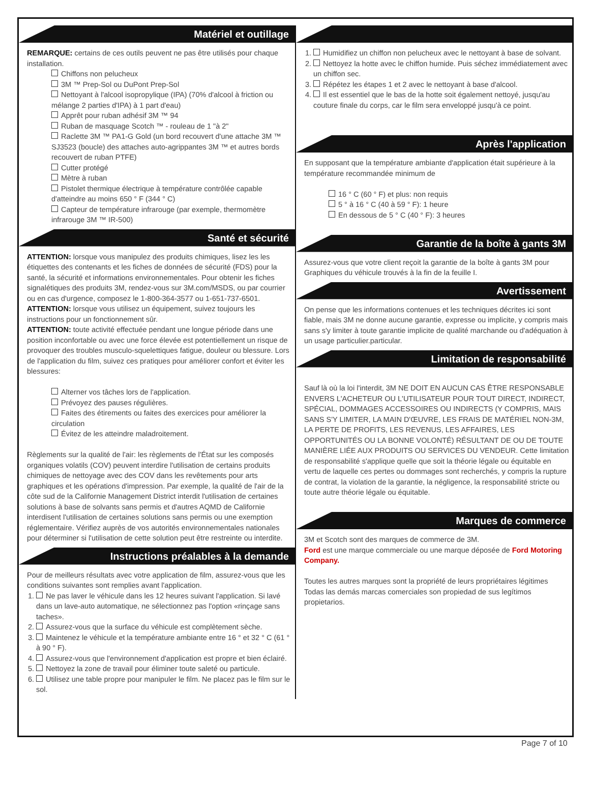Matériel et outillage
REMARQUE: certains de ces outils peuvent ne pas être utilisés pour chaque installation.
Chiffons non pelucheux
3M ™ Prep-Sol ou DuPont Prep-Sol
Nettoyant à l'alcool isopropylique (IPA) (70% d'alcool à friction ou mélange 2 parties d'IPA) à 1 part d'eau)
Apprêt pour ruban adhésif 3M ™ 94
Ruban de masquage Scotch ™ - rouleau de 1 "à 2"
Raclette 3M ™ PA1-G Gold (un bord recouvert d'une attache 3M ™ SJ3523 (boucle) des attaches auto-agrippantes 3M ™ et autres bords recouvert de ruban PTFE)
Cutter protégé
Mètre à ruban
Pistolet thermique électrique à température contrôlée capable d'atteindre au moins 650 ° F (344 ° C)
Capteur de température infrarouge (par exemple, thermomètre infrarouge 3M ™ IR-500)
Santé et sécurité
ATTENTION: lorsque vous manipulez des produits chimiques, lisez les les étiquettes des contenants et les fiches de données de sécurité (FDS) pour la santé, la sécurité et informations environnementales. Pour obtenir les fiches signalétiques des produits 3M, rendez-vous sur 3M.com/MSDS, ou par courrier ou en cas d'urgence, composez le 1-800-364-3577 ou 1-651-737-6501.
ATTENTION: lorsque vous utilisez un équipement, suivez toujours les instructions pour un fonctionnement sûr.
ATTENTION: toute activité effectuée pendant une longue période dans une position inconfortable ou avec une force élevée est potentiellement un risque de provoquer des troubles musculo-squelettiques fatigue, douleur ou blessure. Lors de l'application du film, suivez ces pratiques pour améliorer confort et éviter les blessures:
Alterner vos tâches lors de l'application.
Prévoyez des pauses régulières.
Faites des étirements ou faites des exercices pour améliorer la circulation
Évitez de les atteindre maladroitement.
Règlements sur la qualité de l'air: les règlements de l'État sur les composés organiques volatils (COV) peuvent interdire l'utilisation de certains produits chimiques de nettoyage avec des COV dans les revêtements pour arts graphiques et les opérations d'impression. Par exemple, la qualité de l'air de la côte sud de la Californie Management District interdit l'utilisation de certaines solutions à base de solvants sans permis et d'autres AQMD de Californie interdisent l'utilisation de certaines solutions sans permis ou une exemption réglementaire. Vérifiez auprès de vos autorités environnementales nationales pour déterminer si l'utilisation de cette solution peut être restreinte ou interdite.
Instructions préalables à la demande
Pour de meilleurs résultats avec votre application de film, assurez-vous que les conditions suivantes sont remplies avant l'application.
1. Ne pas laver le véhicule dans les 12 heures suivant l'application. Si lavé dans un lave-auto automatique, ne sélectionnez pas l'option «rinçage sans taches».
2. Assurez-vous que la surface du véhicule est complètement sèche.
3. Maintenez le véhicule et la température ambiante entre 16 ° et 32 ° C (61 ° à 90 ° F).
4. Assurez-vous que l'environnement d'application est propre et bien éclairé.
5. Nettoyez la zone de travail pour éliminer toute saleté ou particule.
6. Utilisez une table propre pour manipuler le film. Ne placez pas le film sur le sol.
1. Humidifiez un chiffon non pelucheux avec le nettoyant à base de solvant.
2. Nettoyez la hotte avec le chiffon humide. Puis séchez immédiatement avec un chiffon sec.
3. Répétez les étapes 1 et 2 avec le nettoyant à base d'alcool.
4. Il est essentiel que le bas de la hotte soit également nettoyé, jusqu'au couture finale du corps, car le film sera enveloppé jusqu'à ce point.
Après l'application
En supposant que la température ambiante d'application était supérieure à la température recommandée minimum de
16 ° C (60 ° F) et plus: non requis
5 ° à 16 ° C (40 à 59 ° F): 1 heure
En dessous de 5 ° C (40 ° F): 3 heures
Garantie de la boîte à gants 3M
Assurez-vous que votre client reçoit la garantie de la boîte à gants 3M pour Graphiques du véhicule trouvés à la fin de la feuille I.
Avertissement
On pense que les informations contenues et les techniques décrites ici sont fiable, mais 3M ne donne aucune garantie, expresse ou implicite, y compris mais sans s'y limiter à toute garantie implicite de qualité marchande ou d'adéquation à un usage particulier.particular.
Limitation de responsabilité
Sauf là où la loi l'interdit, 3M NE DOIT EN AUCUN CAS ÊTRE RESPONSABLE ENVERS L'ACHETEUR OU L'UTILISATEUR POUR TOUT DIRECT, INDIRECT, SPÉCIAL, DOMMAGES ACCESSOIRES OU INDIRECTS (Y COMPRIS, MAIS SANS S'Y LIMITER, LA MAIN D'ŒUVRE, LES FRAIS DE MATÉRIEL NON-3M, LA PERTE DE PROFITS, LES REVENUS, LES AFFAIRES, LES OPPORTUNITÉS OU LA BONNE VOLONTÉ) RÉSULTANT DE OU DE TOUTE MANIÈRE LIÉE AUX PRODUITS OU SERVICES DU VENDEUR. Cette limitation de responsabilité s'applique quelle que soit la théorie légale ou équitable en vertu de laquelle ces pertes ou dommages sont recherchés, y compris la rupture de contrat, la violation de la garantie, la négligence, la responsabilité stricte ou toute autre théorie légale ou équitable.
Marques de commerce
3M et Scotch sont des marques de commerce de 3M.
Ford est une marque commerciale ou une marque déposée de Ford Motoring Company.
Toutes les autres marques sont la propriété de leurs propriétaires légitimes Todas las demás marcas comerciales son propiedad de sus legítimos propietarios.
Page 7 of 10